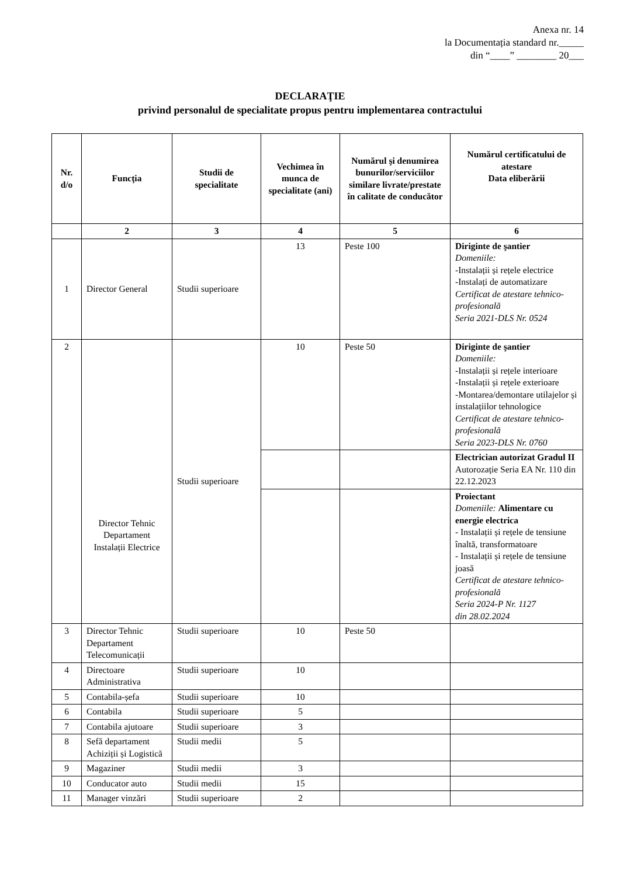Anexa nr. 14
la Documentația standard nr._____
din “____” ________ 20___
DECLARAŢIE
privind personalul de specialitate propus pentru implementarea contractului
| Nr. d/o | Funcţia | Studii de specialitate | Vechimea în munca de specialitate (ani) | Numărul şi denumirea bunurilor/serviciilor similare livrate/prestate în calitate de conducător | Numărul certificatului de atestare Data eliberării |
| --- | --- | --- | --- | --- | --- |
| | 2 | 3 | 4 | 5 | 6 |
| 1 | Director General | Studii superioare | 13 | Peste 100 | Diriginte de şantier Domeniile: -Instalații și rețele electrice -Instalați de automatizare Certificat de atestare tehnico-profesională Seria 2021-DLS Nr. 0524 |
| 2 | Director Tehnic Departament Instalații Electrice | Studii superioare | 10 | Peste 50 | Diriginte de şantier Domeniile: -Instalații și rețele interioare -Instalații și rețele exterioare -Montarea/demontare utilajelor și instalațiilor tehnologice Certificat de atestare tehnico-profesională Seria 2023-DLS Nr. 0760 |
| | | | | | Electrician autorizat Gradul II Autorozație Seria EA Nr. 110 din 22.12.2023 |
| | | | | | Proiectant Domeniile: Alimentare cu energie electrica - Instalații și rețele de tensiune înaltă, transformatoare - Instalații și rețele de tensiune joasă Certificat de atestare tehnico-profesională Seria 2024-P Nr. 1127 din 28.02.2024 |
| 3 | Director Tehnic Departament Telecomunicații | Studii superioare | 10 | Peste 50 | |
| 4 | Directoare Administrativa | Studii superioare | 10 | | |
| 5 | Contabila-șefa | Studii superioare | 10 | | |
| 6 | Contabila | Studii superioare | 5 | | |
| 7 | Contabila ajutoare | Studii superioare | 3 | | |
| 8 | Sefă departament Achiziții și Logistică | Studii medii | 5 | | |
| 9 | Magaziner | Studii medii | 3 | | |
| 10 | Conducator auto | Studii medii | 15 | | |
| 11 | Manager vinzări | Studii superioare | 2 | | |